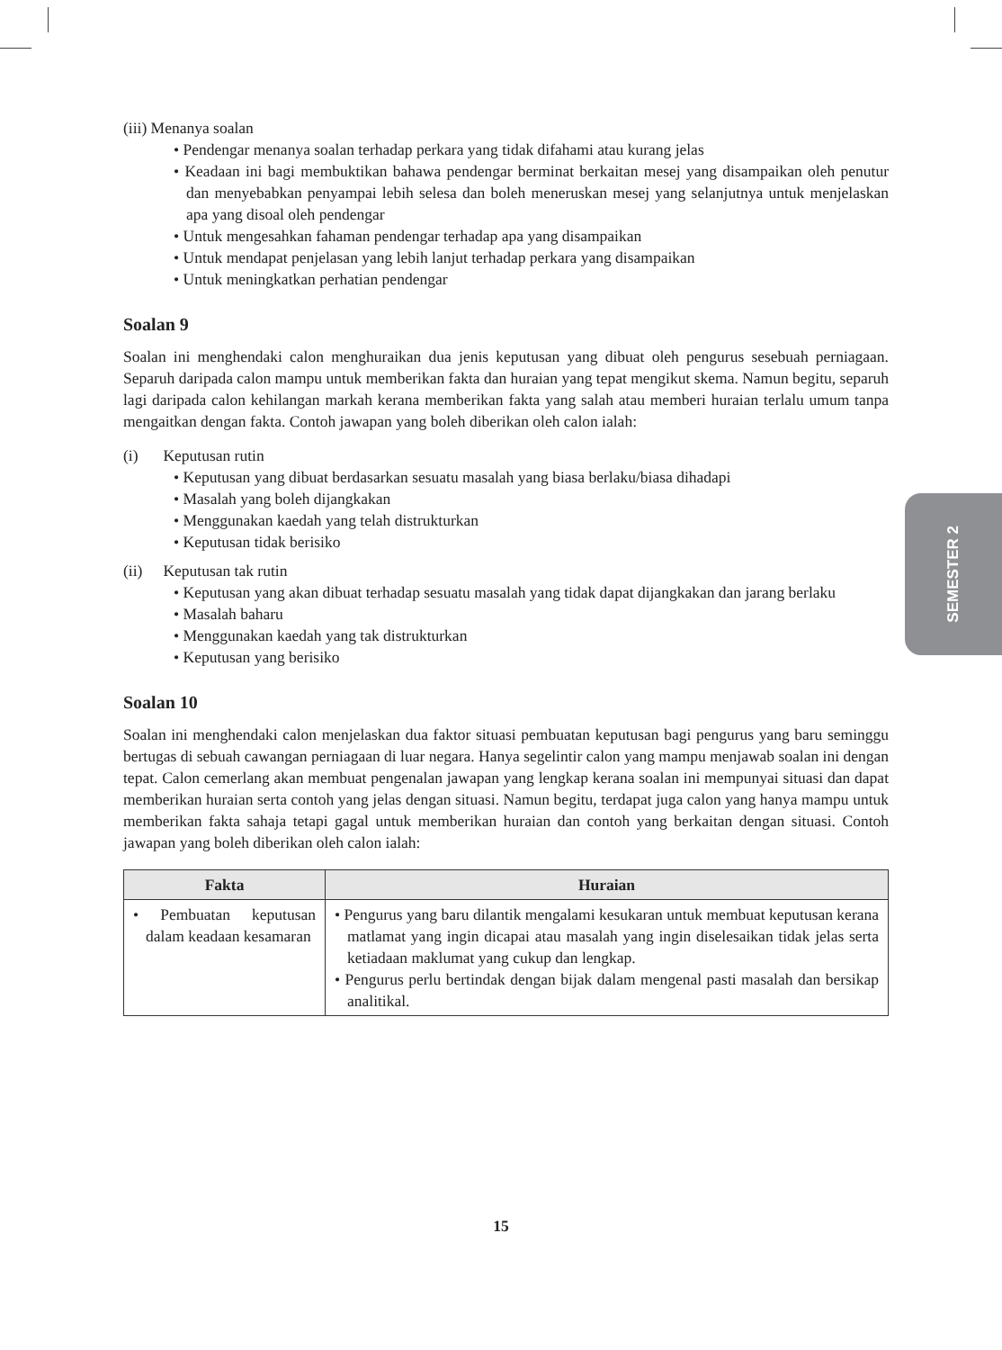(iii) Menanya soalan
• Pendengar menanya soalan terhadap perkara yang tidak difahami atau kurang jelas
• Keadaan ini bagi membuktikan bahawa pendengar berminat berkaitan mesej yang disampaikan oleh penutur dan menyebabkan penyampai lebih selesa dan boleh meneruskan mesej yang selanjutnya untuk menjelaskan apa yang disoal oleh pendengar
• Untuk mengesahkan fahaman pendengar terhadap apa yang disampaikan
• Untuk mendapat penjelasan yang lebih lanjut terhadap perkara yang disampaikan
• Untuk meningkatkan perhatian pendengar
Soalan 9
Soalan ini menghendaki calon menghuraikan dua jenis keputusan yang dibuat oleh pengurus sesebuah perniagaan. Separuh daripada calon mampu untuk memberikan fakta dan huraian yang tepat mengikut skema. Namun begitu, separuh lagi daripada calon kehilangan markah kerana memberikan fakta yang salah atau memberi huraian terlalu umum tanpa mengaitkan dengan fakta. Contoh jawapan yang boleh diberikan oleh calon ialah:
(i) Keputusan rutin
• Keputusan yang dibuat berdasarkan sesuatu masalah yang biasa berlaku/biasa dihadapi
• Masalah yang boleh dijangkakan
• Menggunakan kaedah yang telah distrukturkan
• Keputusan tidak berisiko
(ii) Keputusan tak rutin
• Keputusan yang akan dibuat terhadap sesuatu masalah yang tidak dapat dijangkakan dan jarang berlaku
• Masalah baharu
• Menggunakan kaedah yang tak distrukturkan
• Keputusan yang berisiko
Soalan 10
Soalan ini menghendaki calon menjelaskan dua faktor situasi pembuatan keputusan bagi pengurus yang baru seminggu bertugas di sebuah cawangan perniagaan di luar negara. Hanya segelintir calon yang mampu menjawab soalan ini dengan tepat. Calon cemerlang akan membuat pengenalan jawapan yang lengkap kerana soalan ini mempunyai situasi dan dapat memberikan huraian serta contoh yang jelas dengan situasi. Namun begitu, terdapat juga calon yang hanya mampu untuk memberikan fakta sahaja tetapi gagal untuk memberikan huraian dan contoh yang berkaitan dengan situasi. Contoh jawapan yang boleh diberikan oleh calon ialah:
| Fakta | Huraian |
| --- | --- |
| • Pembuatan keputusan dalam keadaan kesamaran | • Pengurus yang baru dilantik mengalami kesukaran untuk membuat keputusan kerana matlamat yang ingin dicapai atau masalah yang ingin diselesaikan tidak jelas serta ketiadaan maklumat yang cukup dan lengkap. • Pengurus perlu bertindak dengan bijak dalam mengenal pasti masalah dan bersikap analitikal. |
SEMESTER 2
15